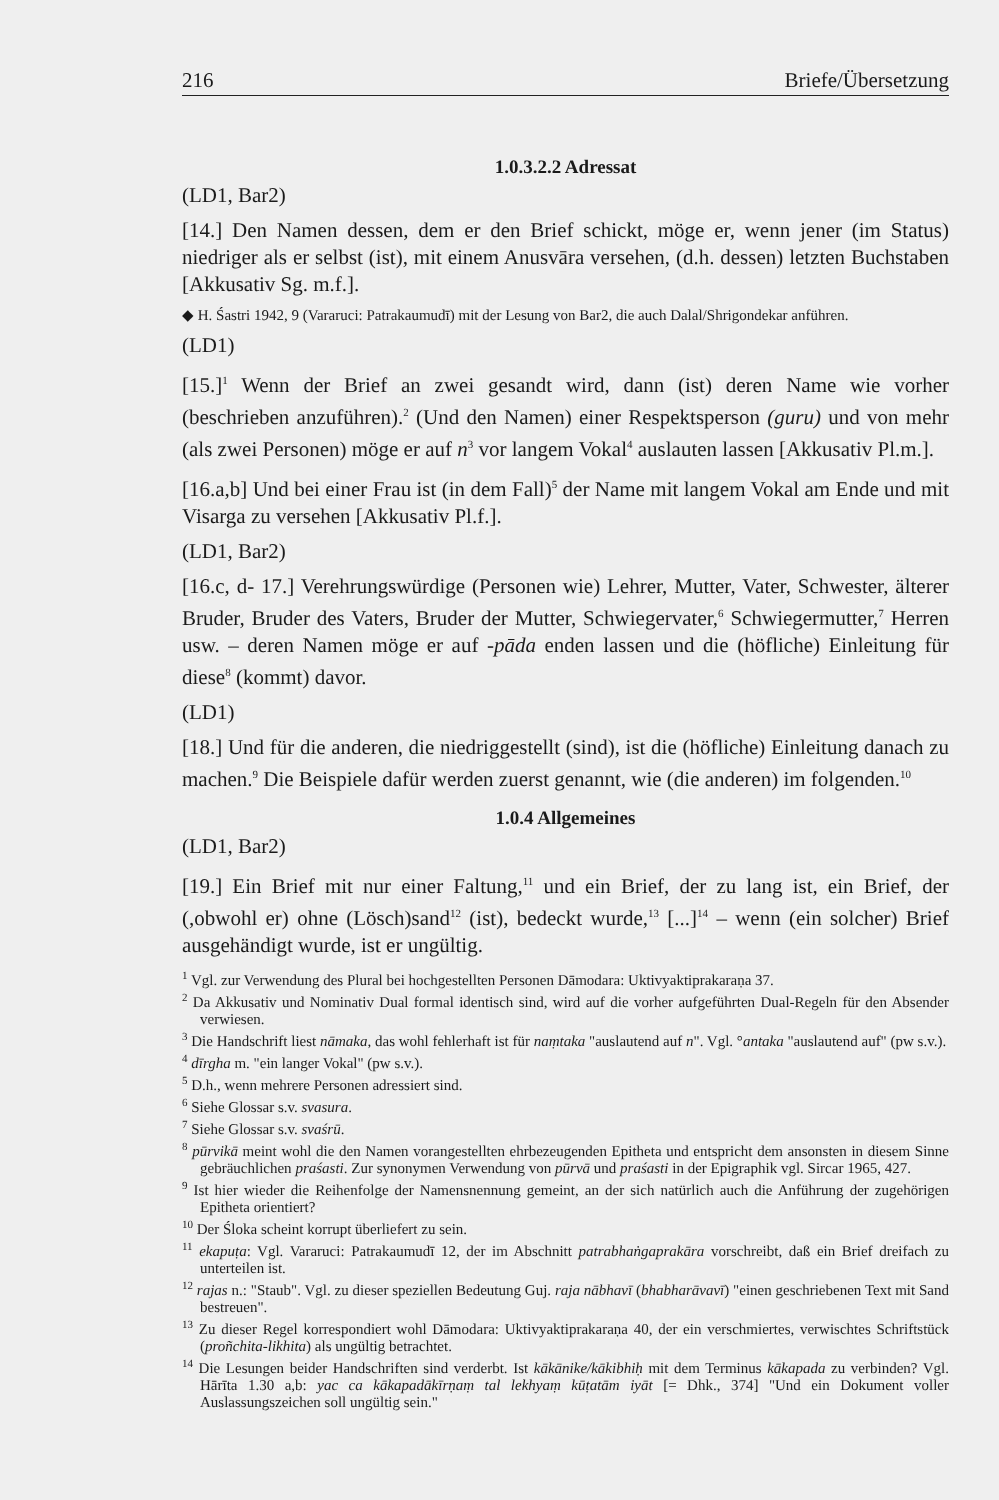216 Briefe/Übersetzung
1.0.3.2.2 Adressat
(LD1, Bar2)
[14.] Den Namen dessen, dem er den Brief schickt, möge er, wenn jener (im Status) niedriger als er selbst (ist), mit einem Anusvāra versehen, (d.h. dessen) letzten Buchstaben [Akkusativ Sg. m.f.].
◆ H. Śastri 1942, 9 (Vararuci: Patrakaumudī) mit der Lesung von Bar2, die auch Dalal/Shrigondekar anführen.
(LD1)
[15.]<sup>1</sup> Wenn der Brief an zwei gesandt wird, dann (ist) deren Name wie vorher (beschrieben anzuführen).<sup>2</sup> (Und den Namen) einer Respektsperson (guru) und von mehr (als zwei Personen) möge er auf n<sup>3</sup> vor langem Vokal<sup>4</sup> auslauten lassen [Akkusativ Pl.m.].
[16.a,b] Und bei einer Frau ist (in dem Fall)<sup>5</sup> der Name mit langem Vokal am Ende und mit Visarga zu versehen [Akkusativ Pl.f.].
(LD1, Bar2)
[16.c, d- 17.] Verehrungswürdige (Personen wie) Lehrer, Mutter, Vater, Schwester, älterer Bruder, Bruder des Vaters, Bruder der Mutter, Schwiegervater,<sup>6</sup> Schwiegermutter,<sup>7</sup> Herren usw. – deren Namen möge er auf -pāda enden lassen und die (höfliche) Einleitung für diese<sup>8</sup> (kommt) davor.
(LD1)
[18.] Und für die anderen, die niedriggestellt (sind), ist die (höfliche) Einleitung danach zu machen.<sup>9</sup> Die Beispiele dafür werden zuerst genannt, wie (die anderen) im folgenden.<sup>10</sup>
1.0.4 Allgemeines
(LD1, Bar2)
[19.] Ein Brief mit nur einer Faltung,<sup>11</sup> und ein Brief, der zu lang ist, ein Brief, der (,obwohl er) ohne (Lösch)sand<sup>12</sup> (ist), bedeckt wurde,<sup>13</sup> [...]<sup>14</sup> – wenn (ein solcher) Brief ausgehändigt wurde, ist er ungültig.
<sup>1</sup> Vgl. zur Verwendung des Plural bei hochgestellten Personen Dāmodara: Uktivyaktiprakaraṇa 37.
<sup>2</sup> Da Akkusativ und Nominativ Dual formal identisch sind, wird auf die vorher aufgeführten Dual-Regeln für den Absender verwiesen.
<sup>3</sup> Die Handschrift liest nāmaka, das wohl fehlerhaft ist für naṃtaka "auslautend auf n". Vgl. °antaka "auslautend auf" (pw s.v.).
<sup>4</sup> dīrgha m. "ein langer Vokal" (pw s.v.).
<sup>5</sup> D.h., wenn mehrere Personen adressiert sind.
<sup>6</sup> Siehe Glossar s.v. svasura.
<sup>7</sup> Siehe Glossar s.v. svaśrū.
<sup>8</sup> pūrvikā meint wohl die den Namen vorangestellten ehrbezeugenden Epitheta und entspricht dem ansonsten in diesem Sinne gebräuchlichen praśasti. Zur synonymen Verwendung von pūrvā und praśasti in der Epigraphik vgl. Sircar 1965, 427.
<sup>9</sup> Ist hier wieder die Reihenfolge der Namensnennung gemeint, an der sich natürlich auch die Anführung der zugehörigen Epitheta orientiert?
<sup>10</sup> Der Śloka scheint korrupt überliefert zu sein.
<sup>11</sup> ekapuṭa: Vgl. Vararuci: Patrakaumudī 12, der im Abschnitt patrabhaṅgaprakāra vorschreibt, daß ein Brief dreifach zu unterteilen ist.
<sup>12</sup> rajas n.: "Staub". Vgl. zu dieser speziellen Bedeutung Guj. raja nābhavī (bhabharāvavī) "einen geschriebenen Text mit Sand bestreuen".
<sup>13</sup> Zu dieser Regel korrespondiert wohl Dāmodara: Uktivyaktiprakaraṇa 40, der ein verschmiertes, verwischtes Schriftstück (proñchita-likhita) als ungültig betrachtet.
<sup>14</sup> Die Lesungen beider Handschriften sind verderbt. Ist kākānike/kākibhiḥ mit dem Terminus kākapada zu verbinden? Vgl. Hārīta 1.30 a,b: yac ca kākapadākīrṇaṃ tal lekhyaṃ kūṭatām iyāt [= Dhk., 374] "Und ein Dokument voller Auslassungszeichen soll ungültig sein."